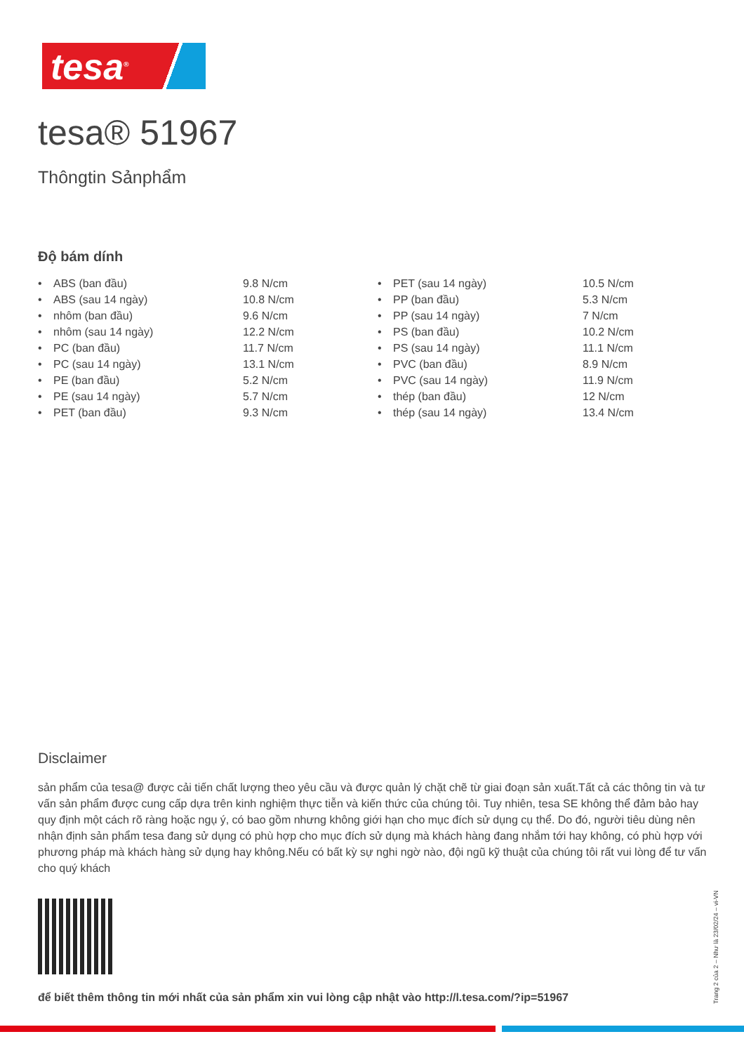tesa<sup>®</sup>
tesa® 51967
Thôngtin Sảnphẩm
Độ bám dính
| • | ABS (ban đầu) | 9.8 N/cm | • | PET (sau 14 ngày) | 10.5 N/cm |
| • | ABS (sau 14 ngày) | 10.8 N/cm | • | PP (ban đầu) | 5.3 N/cm |
| • | nhôm (ban đầu) | 9.6 N/cm | • | PP (sau 14 ngày) | 7 N/cm |
| • | nhôm (sau 14 ngày) | 12.2 N/cm | • | PS (ban đầu) | 10.2 N/cm |
| • | PC (ban đầu) | 11.7 N/cm | • | PS (sau 14 ngày) | 11.1 N/cm |
| • | PC (sau 14 ngày) | 13.1 N/cm | • | PVC (ban đầu) | 8.9 N/cm |
| • | PE (ban đầu) | 5.2 N/cm | • | PVC (sau 14 ngày) | 11.9 N/cm |
| • | PE (sau 14 ngày) | 5.7 N/cm | • | thép (ban đầu) | 12 N/cm |
| • | PET (ban đầu) | 9.3 N/cm | • | thép (sau 14 ngày) | 13.4 N/cm |
Disclaimer
sản phẩm của tesa@ được cải tiến chất lượng theo yêu cầu và được quản lý chặt chẽ từ giai đoạn sản xuất.Tất cả các thông tin và tư vấn sản phẩm được cung cấp dựa trên kinh nghiệm thực tiễn và kiến thức của chúng tôi. Tuy nhiên, tesa SE không thể đảm bảo hay quy định một cách rõ ràng hoặc ngụ ý, có bao gồm nhưng không giới hạn cho mục đích sử dụng cụ thể. Do đó, người tiêu dùng nên nhận định sản phẩm tesa đang sử dụng có phù hợp cho mục đích sử dụng mà khách hàng đang nhắm tới hay không, có phù hợp với phương pháp mà khách hàng sử dụng hay không.Nếu có bất kỳ sự nghi ngờ nào, đội ngũ kỹ thuật của chúng tôi rất vui lòng để tư vấn cho quý khách
để biết thêm thông tin mới nhất của sản phẩm xin vui lòng cập nhật vào http://l.tesa.com/?ip=51967
Trang 2 của 2 – Như là 23/02/24 – vi-VN